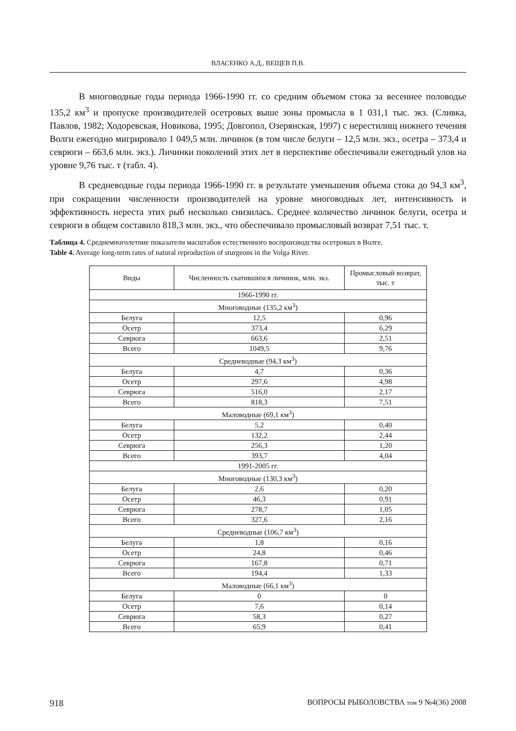ВЛАСЕНКО А.Д., ВЕЩЕВ П.В.
В многоводные годы периода 1966-1990 гг. со средним объемом стока за весеннее половодье 135,2 км<sup>3</sup> и пропуске производителей осетровых выше зоны промысла в 1 031,1 тыс. экз. (Сливка, Павлов, 1982; Ходоревская, Новикова, 1995; Довгопол, Озерянская, 1997) с нерестилищ нижнего течения Волги ежегодно мигрировало 1 049,5 млн. личинок (в том числе белуги – 12,5 млн. экз., осетра – 373,4 и севрюги – 663,6 млн. экз.). Личинки поколений этих лет в перспективе обеспечивали ежегодный улов на уровне 9,76 тыс. т (табл. 4).
В средневодные годы периода 1966-1990 гг. в результате уменьшения объема стока до 94,3 км<sup>3</sup>, при сокращении численности производителей на уровне многоводных лет, интенсивность и эффективность нереста этих рыб несколько снизилась. Среднее количество личинок белуги, осетра и севрюги в общем составило 818,3 млн. экз., что обеспечивало промысловый возврат 7,51 тыс. т.
Таблица 4. Среднемноголетние показатели масштабов естественного воспроизводства осетровых в Волге.
Table 4. Average long-term rates of natural reproduction of sturgeons in the Volga River.
| Виды | Численность скатившихся личинок, млн. экз. | Промысловый возврат, тыс. т |
| --- | --- | --- |
| 1966-1990 гг. | | |
| Многоводные (135,2 км<sup>3</sup>) | | |
| Белуга | 12,5 | 0,96 |
| Осетр | 373,4 | 6,29 |
| Севрюга | 663,6 | 2,51 |
| Всего | 1049,5 | 9,76 |
| Средневодные (94,3 км<sup>3</sup>) | | |
| Белуга | 4,7 | 0,36 |
| Осетр | 297,6 | 4,98 |
| Севрюга | 516,0 | 2,17 |
| Всего | 818,3 | 7,51 |
| Маловодные (69,1 км<sup>3</sup>) | | |
| Белуга | 5,2 | 0,40 |
| Осетр | 132,2 | 2,44 |
| Севрюга | 256,3 | 1,20 |
| Всего | 393,7 | 4,04 |
| 1991-2005 гг. | | |
| Многоводные (130,3 км<sup>3</sup>) | | |
| Белуга | 2,6 | 0,20 |
| Осетр | 46,3 | 0,91 |
| Севрюга | 278,7 | 1,05 |
| Всего | 327,6 | 2,16 |
| Средневодные (106,7 км<sup>3</sup>) | | |
| Белуга | 1,8 | 0,16 |
| Осетр | 24,8 | 0,46 |
| Севрюга | 167,8 | 0,71 |
| Всего | 194,4 | 1,33 |
| Маловодные (66,1 км<sup>3</sup>) | | |
| Белуга | 0 | 0 |
| Осетр | 7,6 | 0,14 |
| Севрюга | 58,3 | 0,27 |
| Всего | 65,9 | 0,41 |
918 ВОПРОСЫ РЫБОЛОВСТВА том 9 №4(36) 2008